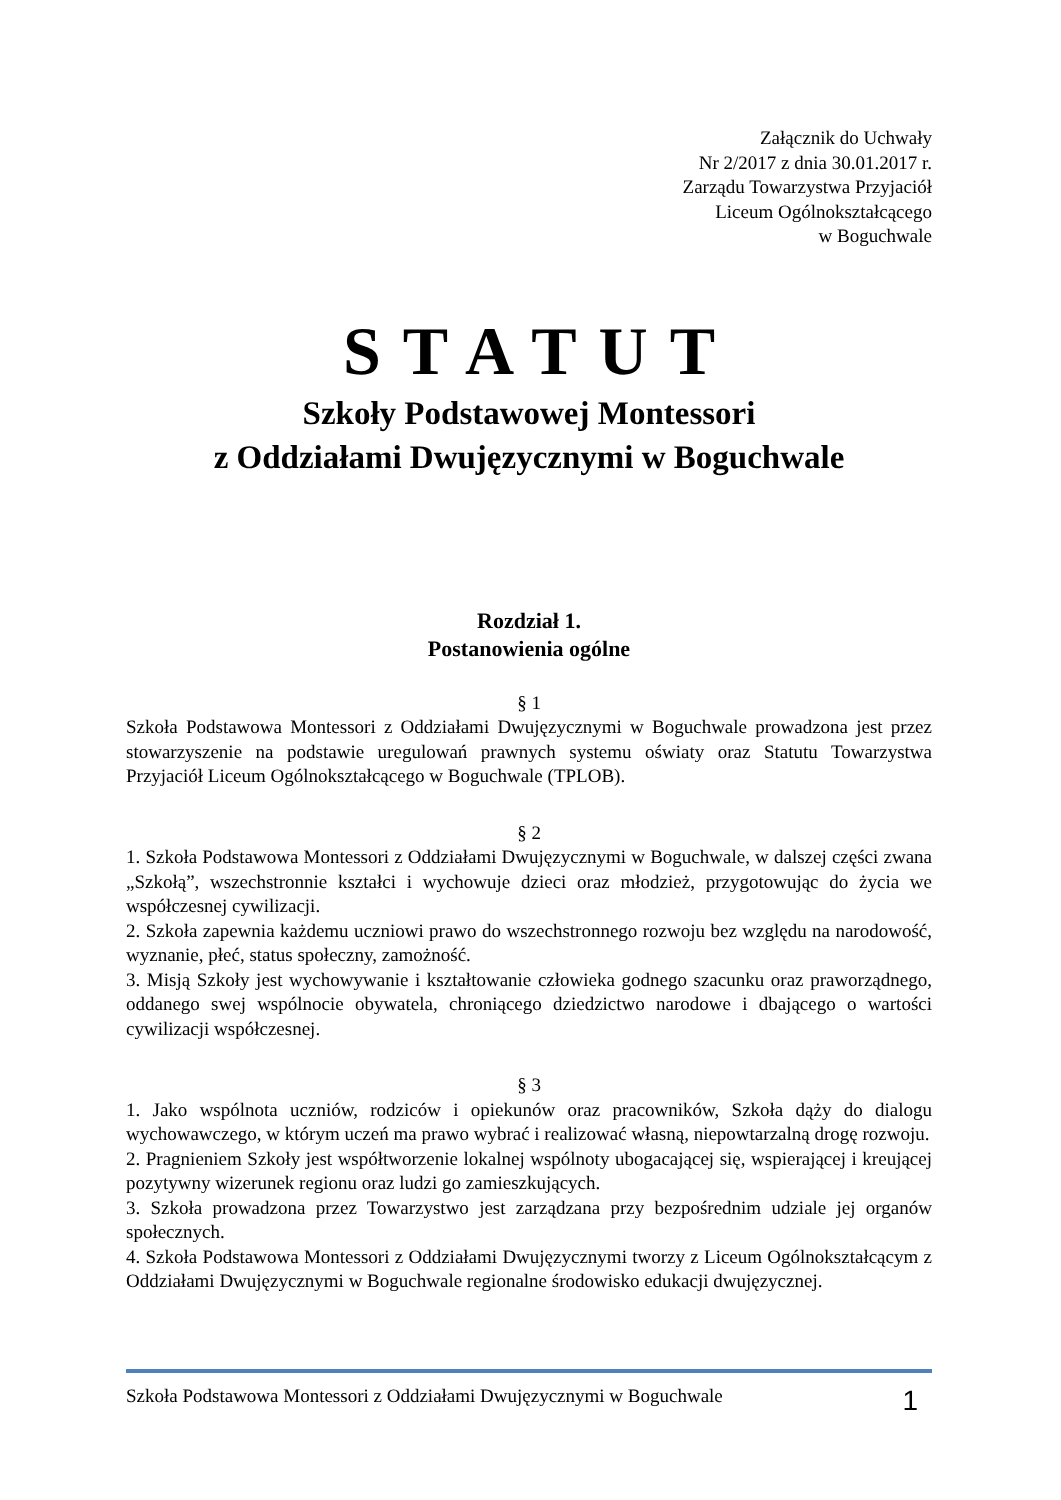Załącznik do Uchwały
Nr 2/2017 z dnia 30.01.2017 r.
Zarządu Towarzystwa Przyjaciół
Liceum Ogólnokształcącego
w Boguchwale
STATUT
Szkoły Podstawowej Montessori
z Oddziałami Dwujęzycznymi w Boguchwale
Rozdział 1.
Postanowienia ogólne
§ 1
Szkoła Podstawowa Montessori z Oddziałami Dwujęzycznymi w Boguchwale prowadzona jest przez stowarzyszenie na podstawie uregulowań prawnych systemu oświaty oraz Statutu Towarzystwa Przyjaciół Liceum Ogólnokształcącego w Boguchwale (TPLOB).
§ 2
1. Szkoła Podstawowa Montessori z Oddziałami Dwujęzycznymi w Boguchwale, w dalszej części zwana „Szkołą”, wszechstronnie kształci i wychowuje dzieci oraz młodzież, przygotowując do życia we współczesnej cywilizacji.
2. Szkoła zapewnia każdemu uczniowi prawo do wszechstronnego rozwoju bez względu na narodowość, wyznanie, płeć, status społeczny, zamożność.
3. Misją Szkoły jest wychowywanie i kształtowanie człowieka godnego szacunku oraz praworządnego, oddanego swej wspólnocie obywatela, chroniącego dziedzictwo narodowe i dbającego o wartości cywilizacji współczesnej.
§ 3
1. Jako wspólnota uczniów, rodziców i opiekunów oraz pracowników, Szkoła dąży do dialogu wychowawczego, w którym uczeń ma prawo wybrać i realizować własną, niepowtarzalną drogę rozwoju.
2. Pragnieniem Szkoły jest współtworzenie lokalnej wspólnoty ubogacającej się, wspierającej i kreującej pozytywny wizerunek regionu oraz ludzi go zamieszkujących.
3. Szkoła prowadzona przez Towarzystwo jest zarządzana przy bezpośrednim udziale jej organów społecznych.
4. Szkoła Podstawowa Montessori z Oddziałami Dwujęzycznymi tworzy z Liceum Ogólnokształcącym z Oddziałami Dwujęzycznymi w Boguchwale regionalne środowisko edukacji dwujęzycznej.
Szkoła Podstawowa Montessori z Oddziałami Dwujęzycznymi w Boguchwale 1